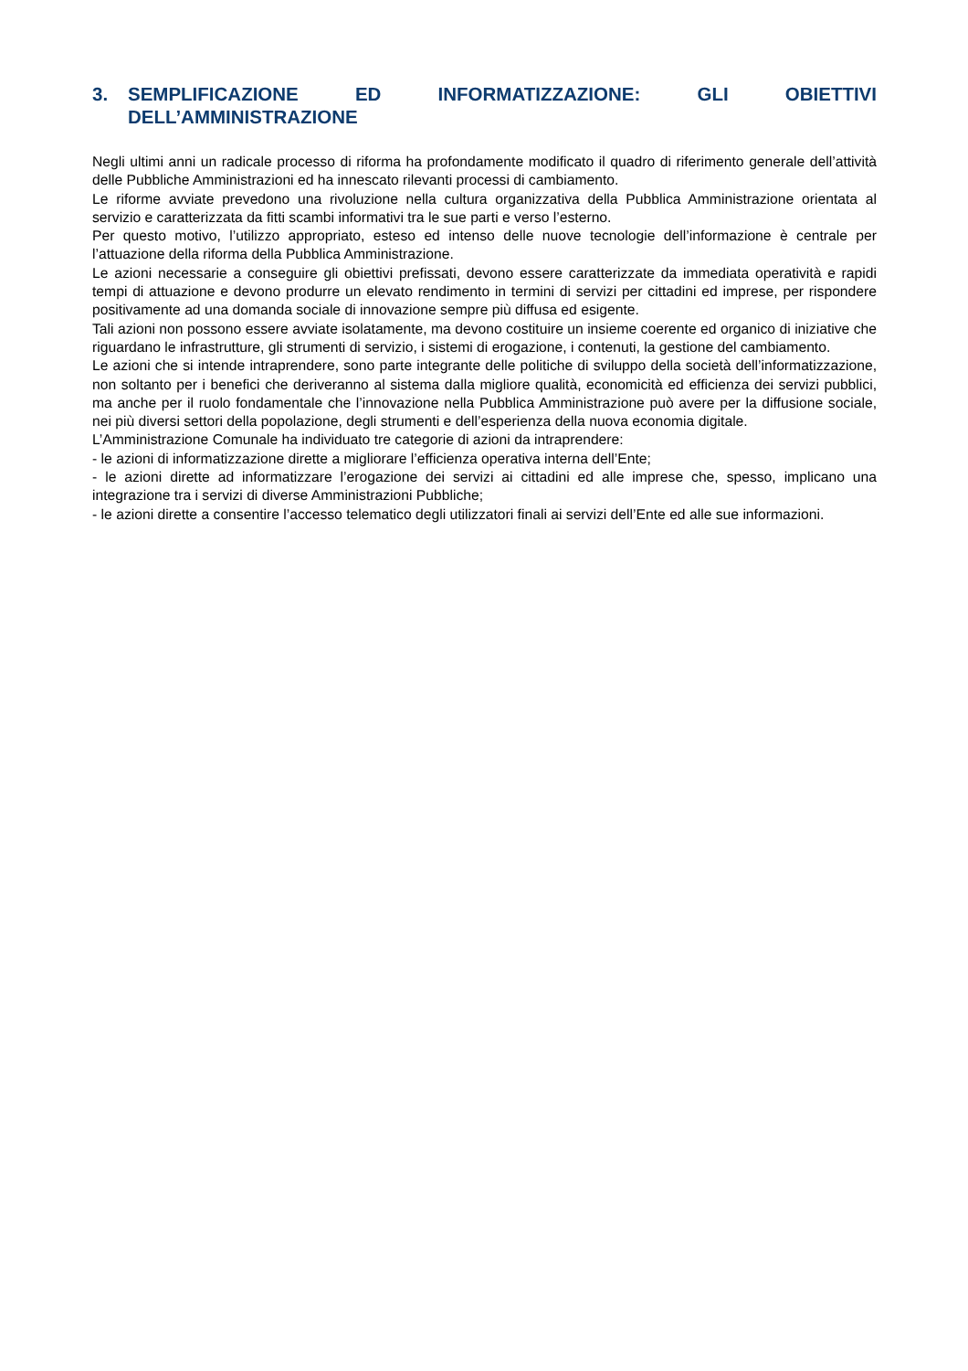3. SEMPLIFICAZIONE ED INFORMATIZZAZIONE: GLI OBIETTIVI DELL’AMMINISTRAZIONE
Negli ultimi anni un radicale processo di riforma ha profondamente modificato il quadro di riferimento generale dell’attività delle Pubbliche Amministrazioni ed ha innescato rilevanti processi di cambiamento.
Le riforme avviate prevedono una rivoluzione nella cultura organizzativa della Pubblica Amministrazione orientata al servizio e caratterizzata da fitti scambi informativi tra le sue parti e verso l’esterno.
Per questo motivo, l’utilizzo appropriato, esteso ed intenso delle nuove tecnologie dell’informazione è centrale per l’attuazione della riforma della Pubblica Amministrazione.
Le azioni necessarie a conseguire gli obiettivi prefissati, devono essere caratterizzate da immediata operatività e rapidi tempi di attuazione e devono produrre un elevato rendimento in termini di servizi per cittadini ed imprese, per rispondere positivamente ad una domanda sociale di innovazione sempre più diffusa ed esigente.
Tali azioni non possono essere avviate isolatamente, ma devono costituire un insieme coerente ed organico di iniziative che riguardano le infrastrutture, gli strumenti di servizio, i sistemi di erogazione, i contenuti, la gestione del cambiamento.
Le azioni che si intende intraprendere, sono parte integrante delle politiche di sviluppo della società dell’informatizzazione, non soltanto per i benefici che deriveranno al sistema dalla migliore qualità, economicità ed efficienza dei servizi pubblici, ma anche per il ruolo fondamentale che l’innovazione nella Pubblica Amministrazione può avere per la diffusione sociale, nei più diversi settori della popolazione, degli strumenti e dell’esperienza della nuova economia digitale.
L’Amministrazione Comunale ha individuato tre categorie di azioni da intraprendere:
- le azioni di informatizzazione dirette a migliorare l’efficienza operativa interna dell’Ente;
- le azioni dirette ad informatizzare l’erogazione dei servizi ai cittadini ed alle imprese che, spesso, implicano una integrazione tra i servizi di diverse Amministrazioni Pubbliche;
- le azioni dirette a consentire l’accesso telematico degli utilizzatori finali ai servizi dell’Ente ed alle sue informazioni.